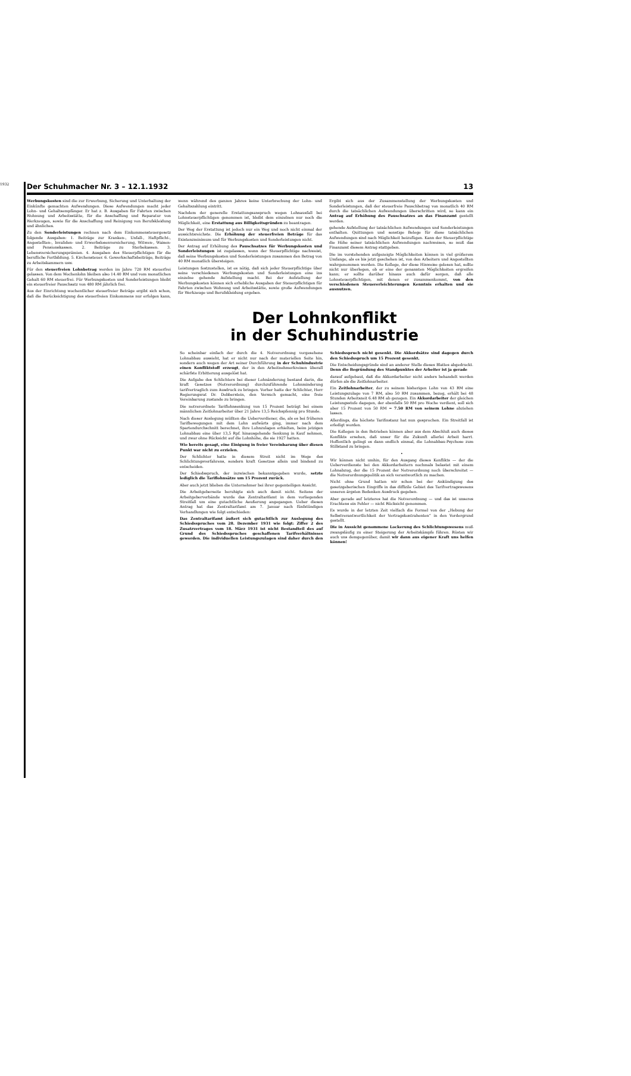1932
Der Schuhmacher Nr. 3 – 12.1.1932 13
Werbungskosten sind die zur Erwerbung, Sicherung und Unterhaltung der Einkünfte gemachten Aufwendungen. Diese Aufwendungen macht jeder Lohn- und Gehaltsempfänger. Er hat z. B. Ausgaben für Fahrten zwischen Wohnung und Arbeitsstätte, für die Anschaffung und Reparatur von Werkzeugen, sowie für die Anschaffung und Reinigung von Berufskleidung und ähnliches.
Zu den Sonderleistungen rechnen nach dem Einkommensteuergesetz folgende Ausgaben: 1. Beiträge zur Kranken-, Unfall-, Haftpflicht-, Angestellten-, Invaliden- und Erwerbslosenversicherung, Witwen-, Waisen- und Pensionskassen. 2. Beiträge zu Sterbekassen. 3. Lebensversicherungsprämien. 4. Ausgaben des Steuerpflichtigen für die berufliche Fortbildung. 5. Kirchensteuer. 6. Gewerkschaftsbeiträge, Beiträge zu Arbeitskammern usw.
Für den steuerfreien Lohnbetrag werden im Jahre 720 RM steuerfrei gelassen. Von dem Wochenlohn bleiben also 14.40 RM und vom monatlichen Gehalt 60 RM steuerfrei. Für Werbungskosten und Sonderleistungen bleibt ein steuerfreier Pauschsatz von 480 RM jährlich frei.
Aus der Einrichtung wochentlicher steuerfreier Beträge ergibt sich schon, daß die Berücksichtigung des steuerfreien Einkommens nur erfolgen kann, wenn während des ganzen Jahres keine Unterbrechung der Lohn- und Gehaltszahlung eintritt.
Nachdem der generelle Erstattungsanspruch wegen Lohnausfall bei Lohnsteuerpflichtigen genommen ist, bleibt dem einzelnen nur noch die Möglichkeit, eine Erstattung aus Billigkeitsgründen zu beantragen.
Der Weg der Erstattung ist jedoch nur ein Weg und noch nicht einmal der aussichtsreichste. Die Erhöhung der steuerfreien Beträge für das Existenzminimum und für Werbungskosten und Sonderleistungen nicht.
Der Antrag auf Erhöhung des Pauschsatzes für Werbungskosten und Sonderleistungen ist zugelassen, wenn der Steuerpflichtige nachweist, daß seine Werbungskosten und Sonderleistungen zusammen den Betrag von 40 RM monatlich übersteigen.
Leistungen festzustellen, ist es nötig, daß sich jeder Steuerpflichtige über seine verschiedenen Werbungskosten und Sonderleistungen eine ins einzelne gehende Aufstellung macht. Bei der Aufstellung der Werbungskosten können sich erhebliche Ausgaben der Steuerpflichtigen für Fahrten zwischen Wohnung und Arbeitsstätte, sowie große Aufwendungen für Werkzeuge und Berufskleidung ergeben.
Ergibt sich aus der Zusammenstellung der Werbungskosten und Sonderleistungen, daß der steuerfreie Pauschbetrag von monatlich 40 RM durch die tatsächlichen Aufwendungen überschritten wird, so kann ein Antrag auf Erhöhung des Pauschsatzes an das Finanzamt gestellt werden.
gehende Aufstellung der tatsächlichen Aufwendungen und Sonderleistungen enthalten. Quittungen und sonstige Belege für diese tatsächlichen Aufwendungen sind nach Möglichkeit beizufügen. Kann der Steuerpflichtige die Höhe seiner tatsächlichen Aufwendungen nachweisen, so muß das Finanzamt diesem Antrag stattgeben.
Die im vorstehenden aufgezeigte Möglichkeiten können in viel größerem Umfange, als es bis jetzt geschehen ist, von den Arbeitern und Angestellten wahrgenommen werden. Die Kollege, der diese Hinweise gelesen hat, sollte nicht nur überlegen, ob er eine der genannten Möglichkeiten ergreifen kann; er sollte darüber hinaus auch dafür sorgen, daß alle Lohnsteuerpflichtigen, mit denen er zusammenkommt, von den verschiedenen Steuererleichterungen Kenntnis erhalten und sie ausnutzen.
Der Lohnkonflikt
in der Schuhindustrie
So scheinbar einfach der durch die 4. Notverordnung vorgesehene Lohnabbau aussieht, hat er nicht nur nach der materiellen Seite hin, sondern auch wegen der Art seiner Durchführung in der Schuhindustrie einen Konfliktstoff erzeugt, der in den Arbeitnehmerkreisen überall schärfste Erbitterung ausgelöst hat.
Die Aufgabe des Schlichters bei dieser Lohnänderung bestand darin, die kraft Gesetzes (Notverordnung) durchzuführende Lohnminderung tarifvertraglich zum Ausdruck zu bringen. Vorher hatte der Schlichter, Herr Regierungsrat Dr. Dobberstein, den Versuch gemacht, eine freie Vereinbarung zustande zu bringen.
Die notverordnete Tariflohnsenkung von 15 Prozent beträgt bei einem männlichen Zeitlohnarbeiter über 21 Jahre 13,5 Reichspfennig pro Stunde.
Nach dieser Auslegung müßten die Ueberverdiener, die, als es bei früheren Tarifbewegungen mit dem Lohn aufwärts ging, immer nach dem Spartendurchschnitt berechnet, ihre Lohnzulagen erhielten, beim jetzigen Lohnabbau eine über 13,5 Rpf. hinausgehende Senkung in Kauf nehmen, und zwar ohne Rücksicht auf die Lohnhöhe, die sie 1927 hatten.
Wie bereits gesagt, eine Einigung in freier Vereinbarung über diesen Punkt war nicht zu erzielen.
Der Schlichter hatte in diesem Streit nicht im Wege des Schlichtungsverfahrens, sondern kraft Gesetzes allein und bindend zu entscheiden.
Der Schiedsspruch, der inzwischen bekanntgegeben wurde, setzte lediglich die Tariflohnsätze um 15 Prozent zurück.
Aber auch jetzt blieben die Unternehmer bei ihrer gegenteiligen Ansicht.
Die Arbeitgeberseite beruhigte sich auch damit nicht. Seitens der Arbeitgeberverbände wurde das Zentraltarifamt in dem vorliegenden Streitfall um eine gutachtliche Aeußerung angegangen. Ueber diesen Antrag hat das Zentraltarifamt am 7. Januar nach fünfstündigen Verhandlungen wie folgt entschieden:
Das Zentraltarifamt äußert sich gutachtlich zur Auslegung des Schiedsspruches vom 28. Dezember 1931 wie folgt: Ziffer 2 des Zusatzvertrages vom 18. März 1931 ist nicht Bestandteil des auf Grund des Schiedsspruches geschaffenen Tarifverhältnisses geworden. Die individuellen Leistungszulagen sind daher durch den Schiedsspruch nicht gesenkt. Die Akkordsätze sind dagegen durch den Schiedsspruch um 15 Prozent gesenkt.
Die Entscheidungsgründe sind an anderer Stelle dieses Blattes abgedruckt. Denn die Begründung des Standpunktes der Arbeiter ist ja gerade
darauf aufgebaut, daß die Akkordarbeiter nicht anders behandelt werden dürfen als die Zeitlohnarbeiter.
Ein Zeitlohnarbeiter, der zu seinem bisherigen Lohn von 43 RM eine Leistungszulage von 7 RM, also 50 RM zusammen, bezog, erhält bei 48 Stunden Arbeitszeit 6.48 RM ab gezogen. Ein Akkordarbeiter der gleichen Leistungsstufe dagegen, der ebenfalls 50 RM pro Woche verdient, soll sich aber 15 Prozent von 50 RM = 7.50 RM von seinem Lohne abziehen lassen.
Allerdings, die höchste Tarifinstanz hat nun gesprochen. Ein Streitfall ist erledigt worden.
Die Kollegen in den Betrieben können aber aus dem Abschluß auch dieses Konflikts ersehen, daß unser für die Zukunft allerlei Arbeit harrt. Hoffentlich gelingt es dann endlich einmal, die Lohnabbau-Psychose zum Stillstand zu bringen.
•
Wir können nicht umhin, für den Ausgang dieses Konflikts — der die Ueberverdienste bei den Akkordarbeitern nochmals belastet mit einem Lohnabzug, der die 15 Prozent der Notverordnung noch überschreitet — die Notverordnungspolitik an sich verantwortlich zu machen.
Nicht ohne Grund hatten wir schon bei der Ankündigung des gesetzgeberischen Eingriffs in das diffizile Gebiet des Tarifvertragswesens unseren ärgsten Bedenken Ausdruck gegeben.
Aber gerade auf letzteres hat die Notverordnung — und das ist unseres Erachtens ein Fehler — nicht Rücksicht genommen.
Es wurde in der letzten Zeit vielfach die Formel von der „Hebung der Selbstverantwortlichkeit der Vertragskontrahenten“ in den Vordergrund gestellt.
Die in Aussicht genommene Lockerung des Schlichtungswesens muß zwangsläufig zu einer Steigerung der Arbeitskämpfe führen. Rüsten wir auch uns demgegenüber, damit wir dann aus eigener Kraft uns helfen können!